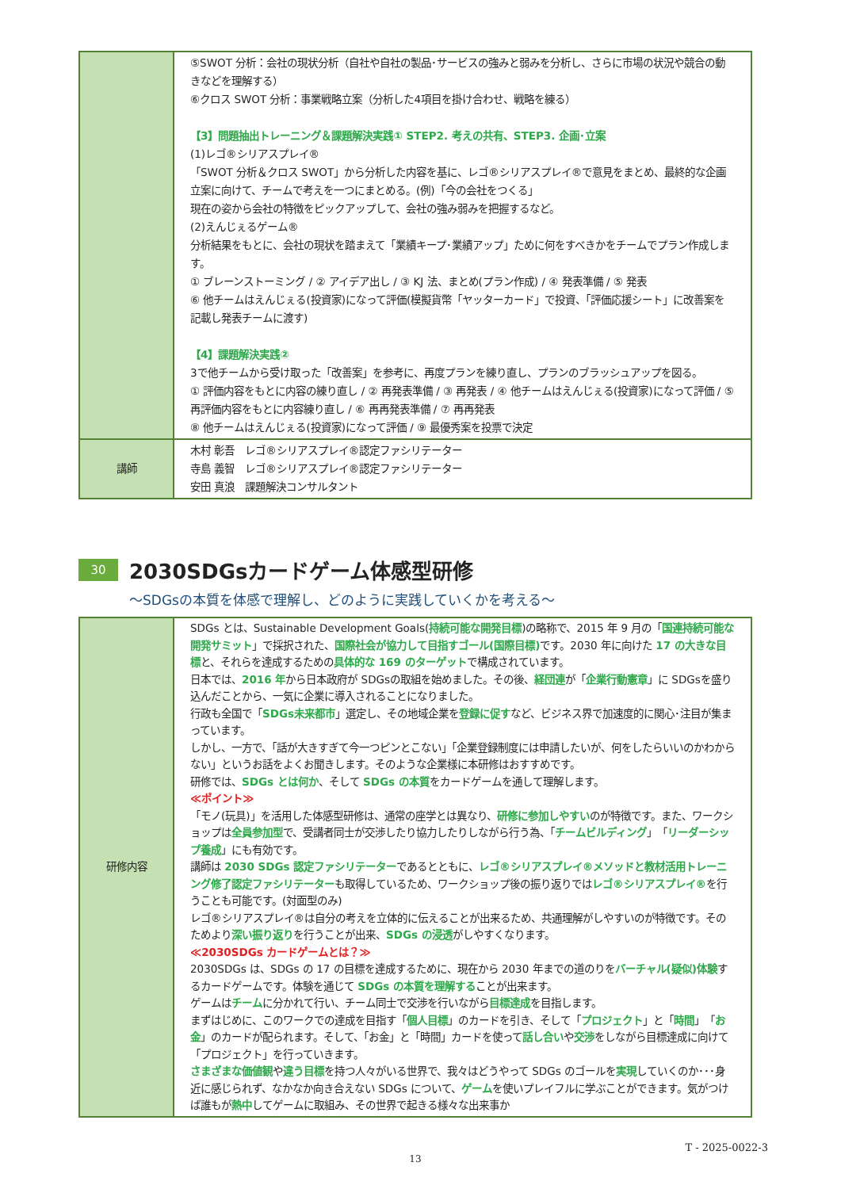| | ⑤SWOT 分析：会社の現状分析（自社や自社の製品･サービスの強みと弱みを分析し、さらに市場の状況や競合の動きなどを理解する） ⑥クロス SWOT 分析：事業戦略立案（分析した4項目を掛け合わせ、戦略を練る） 【3】問題抽出トレーニング＆課題解決実践① STEP2. 考えの共有、STEP3. 企画･立案 (1)レゴ®シリアスプレイ® 「SWOT 分析＆クロス SWOT」から分析した内容を基に、レゴ®シリアスプレイ®で意見をまとめ、最終的な企画立案に向けて、チームで考えを一つにまとめる。(例)「今の会社をつくる」 現在の姿から会社の特徴をピックアップして、会社の強み弱みを把握するなど。 (2)えんじぇるゲーム® 分析結果をもとに、会社の現状を踏まえて「業績キープ･業績アップ」ために何をすべきかをチームでプラン作成します。 ① ブレーンストーミング / ② アイデア出し / ③ KJ 法、まとめ(プラン作成) / ④ 発表準備 / ⑤ 発表 ⑥ 他チームはえんじぇる(投資家)になって評価(模擬貨幣「ヤッターカード」で投資、「評価応援シート」に改善案を記載し発表チームに渡す) 【4】課題解決実践② 3で他チームから受け取った「改善案」を参考に、再度プランを練り直し、プランのブラッシュアップを図る。 ① 評価内容をもとに内容の練り直し / ② 再発表準備 / ③ 再発表 / ④ 他チームはえんじぇる(投資家)になって評価 / ⑤ 再評価内容をもとに内容練り直し / ⑥ 再再発表準備 / ⑦ 再再発表 ⑧ 他チームはえんじぇる(投資家)になって評価 / ⑨ 最優秀案を投票で決定 |
| 講師 | 木村 彰吾 レゴ®シリアスプレイ®認定ファシリテーター 寺島 義智 レゴ®シリアスプレイ®認定ファシリテーター 安田 真浪 課題解決コンサルタント |
30
2030SDGsカードゲーム体感型研修
～SDGsの本質を体感で理解し、どのように実践していくかを考える～
| 研修内容 | SDGs とは、Sustainable Development Goals( 持続可能な開発目標 )の略称で、2015 年 9 月の「 国連持続可能な開発サミット 」で採択された、 国際社会が協力して目指すゴール(国際目標) です。2030 年に向けた 17 の大きな目標 と、それらを達成するための 具体的な 169 のターゲット で構成されています。 日本では、 2016 年 から日本政府が SDGsの取組を始めました。その後、 経団連 が「 企業行動憲章 」に SDGsを盛り込んだことから、一気に企業に導入されることになりました。 行政も全国で「 SDGs未来都市 」選定し、その地域企業を 登録に促す など、ビジネス界で加速度的に関心･注目が集まっています。 しかし、一方で、「話が大きすぎて今一つピンとこない」「企業登録制度には申請したいが、何をしたらいいのかわからない」というお話をよくお聞きします。そのような企業様に本研修はおすすめです。 研修では、 SDGs とは何か 、そして SDGs の本質 をカードゲームを通して理解します。 ≪ポイント≫ 「モノ(玩具)」を活用した体感型研修は、通常の座学とは異なり、 研修に参加しやすい のが特徴です。また、ワークショップは 全員参加型 で、受講者同士が交渉したり協力したりしながら行う為、「 チームビルディング 」「 リーダーシップ養成 」にも有効です。 講師は 2030 SDGs 認定ファシリテーター であるとともに、 レゴ®シリアスプレイ®メソッドと教材活用トレーニング修了認定ファシリテーター も取得しているため、ワークショップ後の振り返りでは レゴ®シリアスプレイ® を行うことも可能です。(対面型のみ) レゴ®シリアスプレイ®は自分の考えを立体的に伝えることが出来るため、共通理解がしやすいのが特徴です。そのためより 深い振り返り を行うことが出来、 SDGs の浸透 がしやすくなります。 ≪2030SDGs カードゲームとは？≫ 2030SDGs は、SDGs の 17 の目標を達成するために、現在から 2030 年までの道のりを バーチャル(疑似)体験 するカードゲームです。体験を通じて SDGs の本質を理解する ことが出来ます。 ゲームは チーム に分かれて行い、チーム同士で交渉を行いながら 目標達成 を目指します。 まずはじめに、このワークでの達成を目指す「 個人目標 」のカードを引き、そして「 プロジェクト 」と「 時間 」「 お金 」のカードが配られます。そして、「お金」と「時間」カードを使って 話し合い や 交渉 をしながら目標達成に向けて「プロジェクト」を行っていきます。 さまざまな価値観 や 違う目標 を持つ人々がいる世界で、我々はどうやって SDGs のゴールを 実現 していくのか･･･身近に感じられず、なかなか向き合えない SDGs について、 ゲーム を使いプレイフルに学ぶことができます。気がつけば誰もが 熱中 してゲームに取組み、その世界で起きる様々な出来事か |
T - 2025-0022-3
13